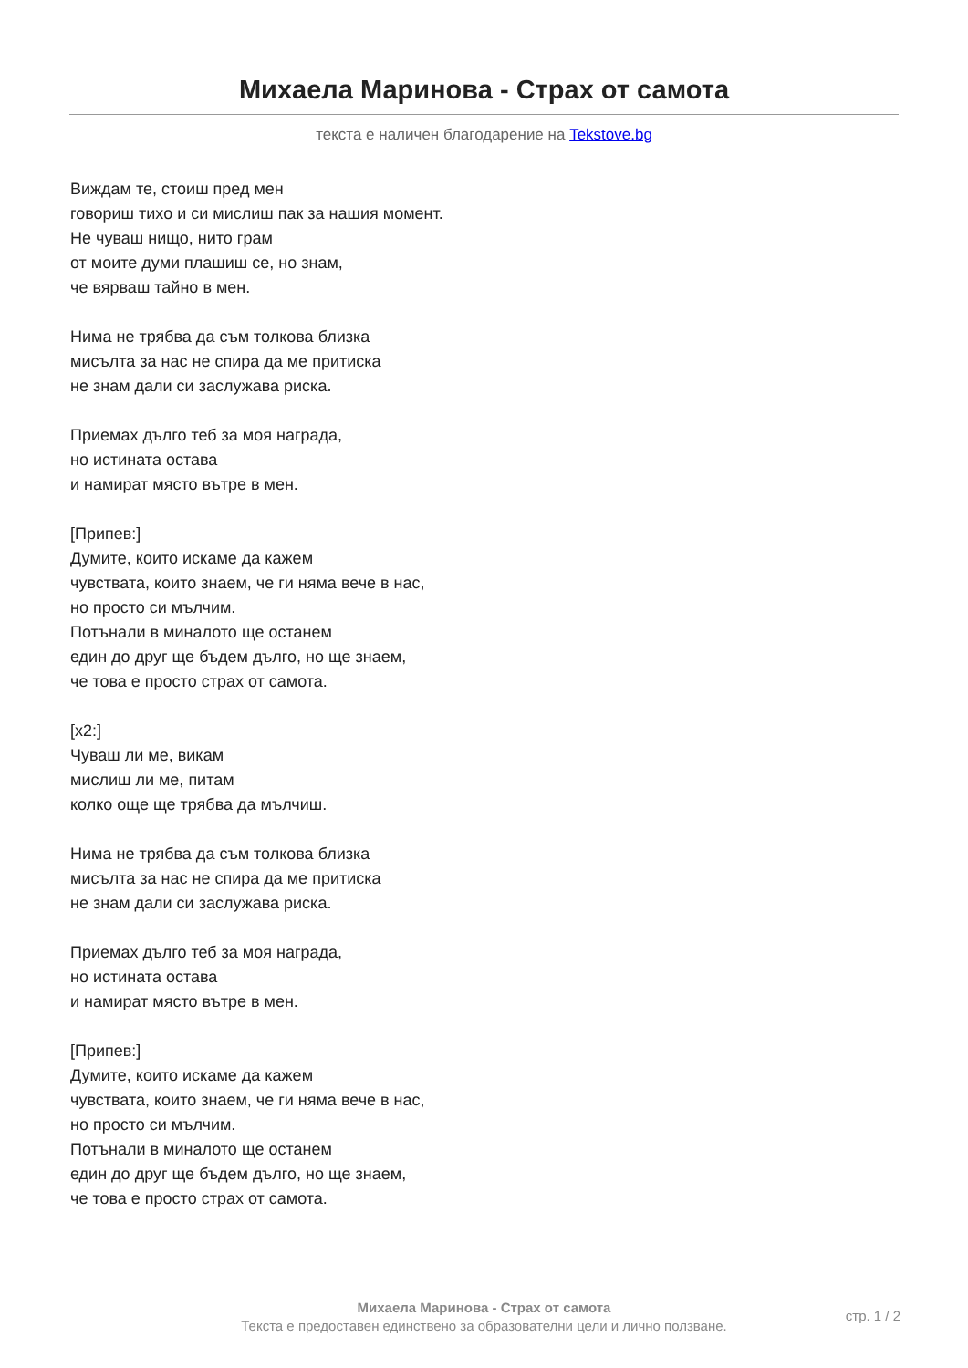Михаела Маринова - Страх от самота
текста е наличен благодарение на Tekstove.bg
Виждам те, стоиш пред мен
говориш тихо и си мислиш пак за нашия момент.
Не чуваш нищо, нито грам
от моите думи плашиш се, но знам,
че вярваш тайно в мен.
Нима не трябва да съм толкова близка
мисълта за нас не спира да ме притиска
не знам дали си заслужава риска.
Приемах дълго теб за моя награда,
но истината остава
и намират място вътре в мен.
[Припев:]
Думите, които искаме да кажем
чувствата, които знаем, че ги няма вече в нас,
но просто си мълчим.
Потънали в миналото ще останем
един до друг ще бъдем дълго, но ще знаем,
че това е просто страх от самота.
[x2:]
Чуваш ли ме, викам
мислиш ли ме, питам
колко още ще трябва да мълчиш.
Нима не трябва да съм толкова близка
мисълта за нас не спира да ме притиска
не знам дали си заслужава риска.
Приемах дълго теб за моя награда,
но истината остава
и намират място вътре в мен.
[Припев:]
Думите, които искаме да кажем
чувствата, които знаем, че ги няма вече в нас,
но просто си мълчим.
Потънали в миналото ще останем
един до друг ще бъдем дълго, но ще знаем,
че това е просто страх от самота.
Михаела Маринова - Страх от самота
Текста е предоставен единствено за образователни цели и лично ползване.
стр. 1 / 2